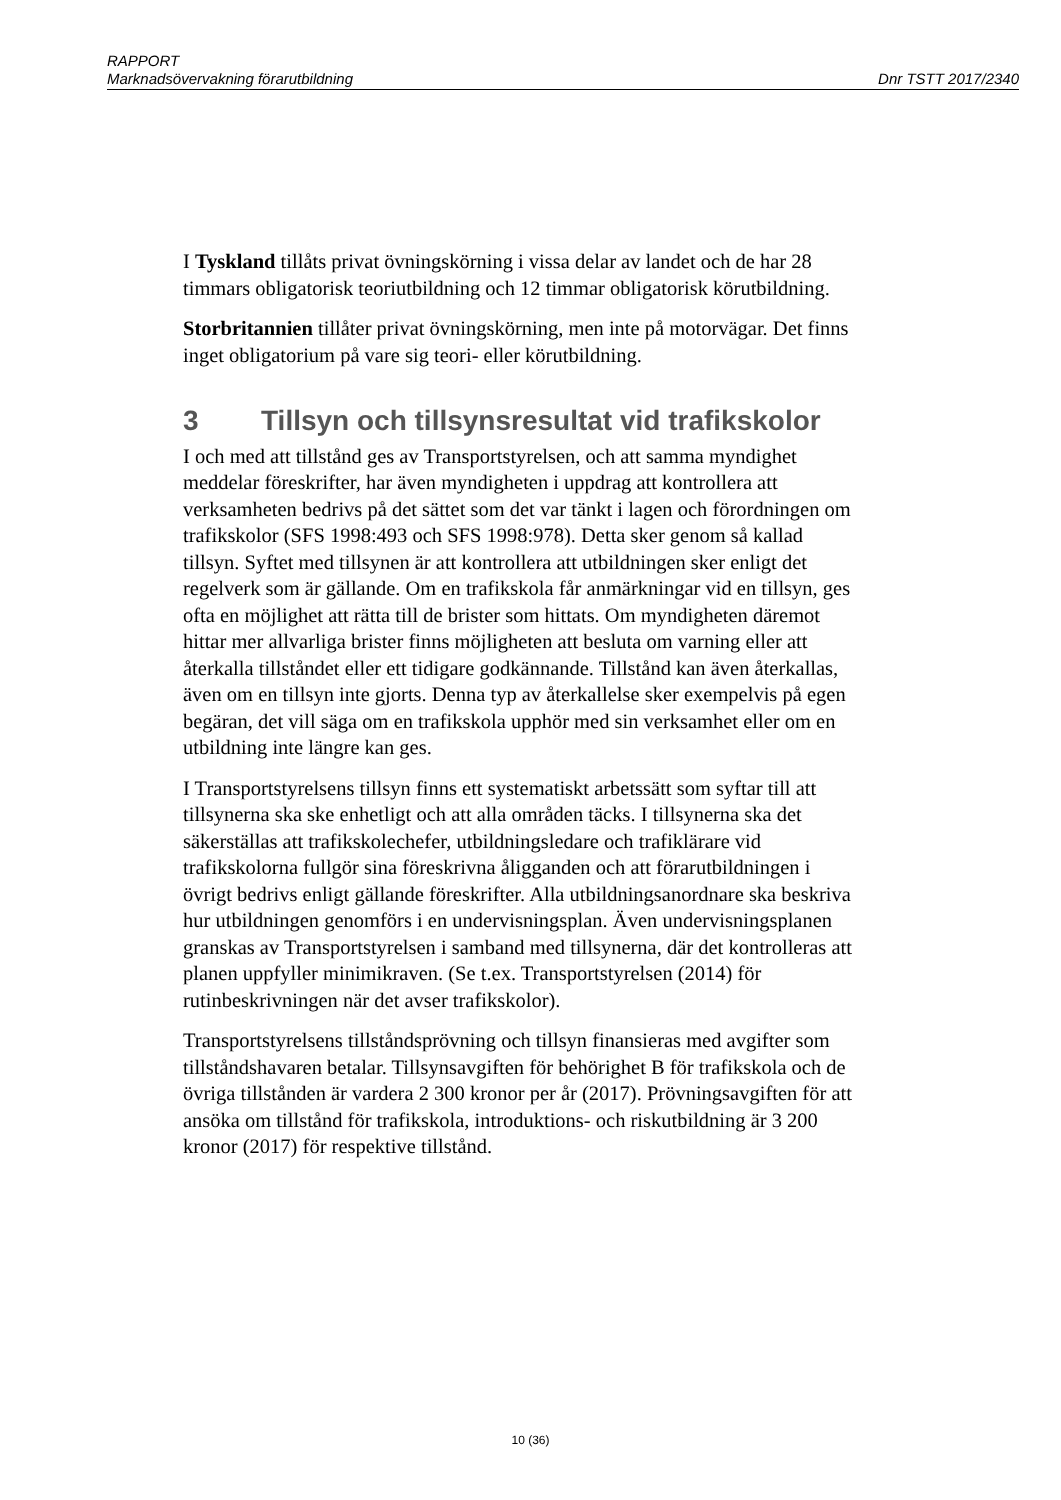RAPPORT
Marknadsövervakning förarutbildning Dnr TSTT 2017/2340
I Tyskland tillåts privat övningskörning i vissa delar av landet och de har 28 timmars obligatorisk teoriutbildning och 12 timmar obligatorisk körutbildning.
Storbritannien tillåter privat övningskörning, men inte på motorvägar. Det finns inget obligatorium på vare sig teori- eller körutbildning.
3 Tillsyn och tillsynsresultat vid trafikskolor
I och med att tillstånd ges av Transportstyrelsen, och att samma myndighet meddelar föreskrifter, har även myndigheten i uppdrag att kontrollera att verksamheten bedrivs på det sättet som det var tänkt i lagen och förordningen om trafikskolor (SFS 1998:493 och SFS 1998:978). Detta sker genom så kallad tillsyn. Syftet med tillsynen är att kontrollera att utbildningen sker enligt det regelverk som är gällande. Om en trafikskola får anmärkningar vid en tillsyn, ges ofta en möjlighet att rätta till de brister som hittats. Om myndigheten däremot hittar mer allvarliga brister finns möjligheten att besluta om varning eller att återkalla tillståndet eller ett tidigare godkännande. Tillstånd kan även återkallas, även om en tillsyn inte gjorts. Denna typ av återkallelse sker exempelvis på egen begäran, det vill säga om en trafikskola upphör med sin verksamhet eller om en utbildning inte längre kan ges.
I Transportstyrelsens tillsyn finns ett systematiskt arbetssätt som syftar till att tillsynerna ska ske enhetligt och att alla områden täcks. I tillsynerna ska det säkerställas att trafikskolechefer, utbildningsledare och trafiklärare vid trafikskolorna fullgör sina föreskrivna åligganden och att förarutbildningen i övrigt bedrivs enligt gällande föreskrifter. Alla utbildningsanordnare ska beskriva hur utbildningen genomförs i en undervisningsplan. Även undervisningsplanen granskas av Transportstyrelsen i samband med tillsynerna, där det kontrolleras att planen uppfyller minimikraven. (Se t.ex. Transportstyrelsen (2014) för rutinbeskrivningen när det avser trafikskolor).
Transportstyrelsens tillståndsprövning och tillsyn finansieras med avgifter som tillståndshavaren betalar. Tillsynsavgiften för behörighet B för trafikskola och de övriga tillstånden är vardera 2 300 kronor per år (2017). Prövningsavgiften för att ansöka om tillstånd för trafikskola, introduktions- och riskutbildning är 3 200 kronor (2017) för respektive tillstånd.
10 (36)